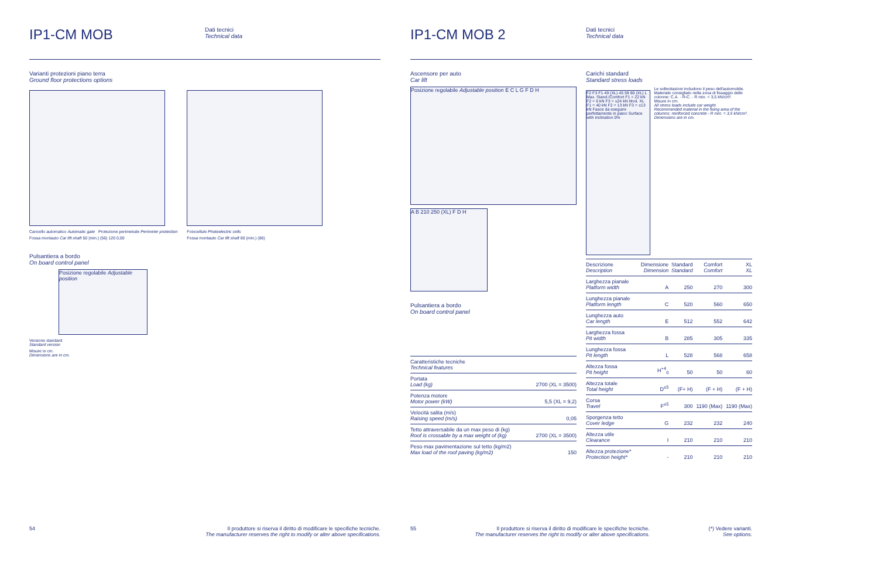IP1-CM MOB
Dati tecnici
Technical data
Varianti protezioni piano terra
Ground floor protections options
Cancello automatico Automatic gate Protezione perimetrale Perimeter protection
Fossa montauto Car lift shaft 50 (min.) (56) 120 0,00
Fotocellule Photoelectric cells
Fossa montauto Car lift shaft 80 (min.) (86)
Pulsantiera a bordo
On board control panel
Posizione regolabile Adjustable position
Versione standard
Standard version
Misure in cm.
Dimensions are in cm.
54 Il produttore si riserva il diritto di modificare le specifiche tecniche.
The manufacturer reserves the right to modify or alter above specifications.
IP1-CM MOB 2
Dati tecnici
Technical data
Ascensore per auto
Car lift
Posizione regolabile Adjustable position E C L G F D H
A B 210 250 (XL) F D H
Pulsantiera a bordo
On board control panel
| Caratteristiche tecniche Technical features | |
| Portata Load (kg) | 2700 (XL = 3500) |
| Potenza motore Motor power (kW) | 5,5 (XL = 9,2) |
| Velocità salita (m/s) Raising speed (m/s) | 0,05 |
| Tetto attraversabile da un max peso di (kg) Roof is crossable by a max weight of (kg) | 2700 (XL = 3500) |
| Peso max pavimentazione sul tetto (kg/m2) Max load of the roof paving (kg/m2) | 150 |
Carichi standard
Standard stress loads
F2 F3 F1 49 (XL) 45 59 80 (XL) L Max. Stand./Comfort F1 = 22 kN F2 = 6 kN F3 = ≤24 kN Mod. XL F1 = 40 kN F2 = 13 kN F3 = ≤13 kN Fasce da eseguire perfettamente in piano Surface with inclination 0%
Le sollecitazioni includono il peso dell'automobile.
Materiale consigliato nella zona di fissaggio delle colonne: C.A. - R-C. - R min. = 3,5 kN/cm².
Misure in cm.
All stress loads include car weight.
Recommended material in the fixing area of the columns: reinforced concrete - R min. = 3,5 kN/cm².
Dimensions are in cm.
| Descrizione Description | Dimensione Dimension | Standard Standard | Comfort Comfort | XL XL |
| --- | --- | --- | --- | --- |
| Larghezza pianale Platform width | A | 250 | 270 | 300 |
| Lunghezza pianale Platform length | C | 520 | 560 | 650 |
| Lunghezza auto Car length | E | 512 | 552 | 642 |
| Larghezza fossa Pit width | B | 285 | 305 | 335 |
| Lunghezza fossa Pit length | L | 528 | 568 | 658 |
| Altezza fossa Pit height | H<sup>+4</sup><sub>0</sub> | 50 | 50 | 60 |
| Altezza totale Total height | D<sup>±5</sup> | (F+ H) | (F + H) | (F + H) |
| Corsa Travel | F<sup>±5</sup> | 300 | 1190 (Max) | 1190 (Max) |
| Sporgenza tetto Cover ledge | G | 232 | 232 | 240 |
| Altezza utile Clearance | I | 210 | 210 | 210 |
| Altezza protezione* Protection height* | - | 210 | 210 | 210 |
55 Il produttore si riserva il diritto di modificare le specifiche tecniche.
The manufacturer reserves the right to modify or alter above specifications. (*) Vedere varianti.
See options.